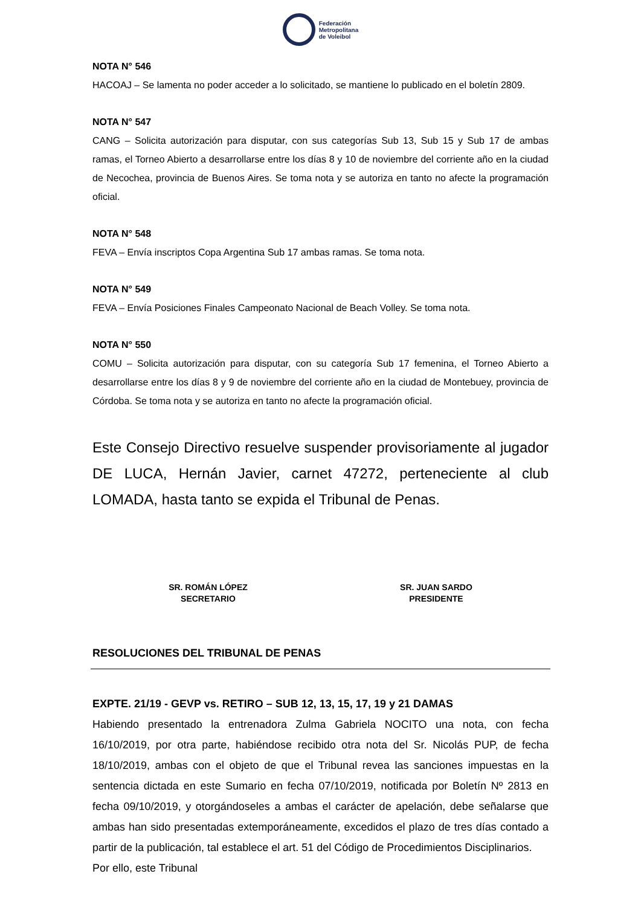Federación
Metropolitana
de Voleibol
NOTA N° 546
HACOAJ – Se lamenta no poder acceder a lo solicitado, se mantiene lo publicado en el boletín 2809.
NOTA N° 547
CANG – Solicita autorización para disputar, con sus categorías Sub 13, Sub 15 y Sub 17 de ambas ramas, el Torneo Abierto a desarrollarse entre los días 8 y 10 de noviembre del corriente año en la ciudad de Necochea, provincia de Buenos Aires. Se toma nota y se autoriza en tanto no afecte la programación oficial.
NOTA N° 548
FEVA – Envía inscriptos Copa Argentina Sub 17 ambas ramas. Se toma nota.
NOTA N° 549
FEVA – Envía Posiciones Finales Campeonato Nacional de Beach Volley. Se toma nota.
NOTA N° 550
COMU – Solicita autorización para disputar, con su categoría Sub 17 femenina, el Torneo Abierto a desarrollarse entre los días 8 y 9 de noviembre del corriente año en la ciudad de Montebuey, provincia de Córdoba. Se toma nota y se autoriza en tanto no afecte la programación oficial.
Este Consejo Directivo resuelve suspender provisoriamente al jugador DE LUCA, Hernán Javier, carnet 47272, perteneciente al club LOMADA, hasta tanto se expida el Tribunal de Penas.
SR. ROMÁN LÓPEZ
SECRETARIO
SR. JUAN SARDO
PRESIDENTE
RESOLUCIONES DEL TRIBUNAL DE PENAS
EXPTE. 21/19 - GEVP vs. RETIRO – SUB 12, 13, 15, 17, 19 y 21 DAMAS
Habiendo presentado la entrenadora Zulma Gabriela NOCITO una nota, con fecha 16/10/2019, por otra parte, habiéndose recibido otra nota del Sr. Nicolás PUP, de fecha 18/10/2019, ambas con el objeto de que el Tribunal revea las sanciones impuestas en la sentencia dictada en este Sumario en fecha 07/10/2019, notificada por Boletín Nº 2813 en fecha 09/10/2019, y otorgándoseles a ambas el carácter de apelación, debe señalarse que ambas han sido presentadas extemporáneamente, excedidos el plazo de tres días contado a partir de la publicación, tal establece el art. 51 del Código de Procedimientos Disciplinarios.
Por ello, este Tribunal